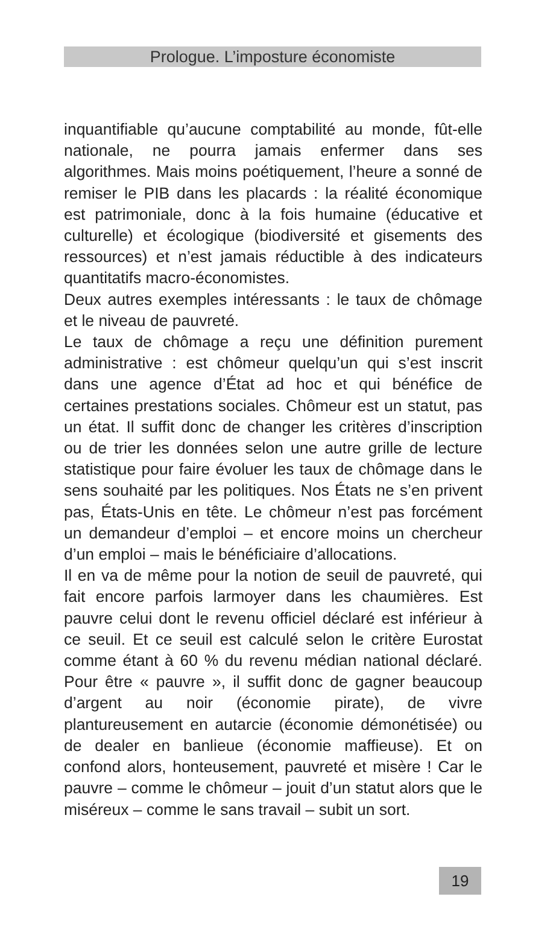Prologue. L’imposture économiste
inquantifiable qu’aucune comptabilité au monde, fût-elle nationale, ne pourra jamais enfermer dans ses algorithmes. Mais moins poétiquement, l’heure a sonné de remiser le PIB dans les placards : la réalité économique est patrimoniale, donc à la fois humaine (éducative et culturelle) et écologique (biodiversité et gisements des ressources) et n’est jamais réductible à des indicateurs quantitatifs macro-économistes.
Deux autres exemples intéressants : le taux de chômage et le niveau de pauvreté.
Le taux de chômage a reçu une définition purement administrative : est chômeur quelqu’un qui s’est inscrit dans une agence d’État ad hoc et qui bénéfice de certaines prestations sociales. Chômeur est un statut, pas un état. Il suffit donc de changer les critères d’inscription ou de trier les données selon une autre grille de lecture statistique pour faire évoluer les taux de chômage dans le sens souhaité par les politiques. Nos États ne s’en privent pas, États-Unis en tête. Le chômeur n’est pas forcément un demandeur d’emploi – et encore moins un chercheur d’un emploi – mais le bénéficiaire d’allocations.
Il en va de même pour la notion de seuil de pauvreté, qui fait encore parfois larmoyer dans les chaumières. Est pauvre celui dont le revenu officiel déclaré est inférieur à ce seuil. Et ce seuil est calculé selon le critère Eurostat comme étant à 60 % du revenu médian national déclaré. Pour être « pauvre », il suffit donc de gagner beaucoup d’argent au noir (économie pirate), de vivre plantureusement en autarcie (économie démonétisée) ou de dealer en banlieue (économie maffieuse). Et on confond alors, honteusement, pauvreté et misère ! Car le pauvre – comme le chômeur – jouit d’un statut alors que le miséreux – comme le sans travail – subit un sort.
19